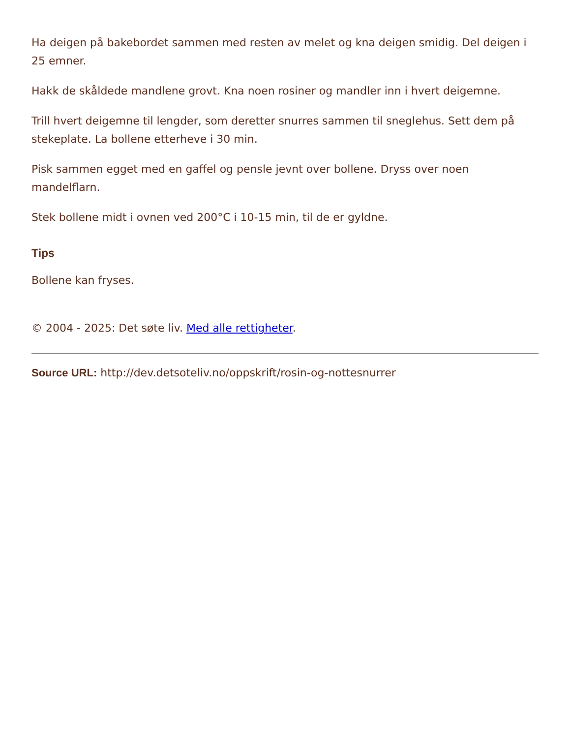Ha deigen på bakebordet sammen med resten av melet og kna deigen smidig. Del deigen i 25 emner.
Hakk de skåldede mandlene grovt. Kna noen rosiner og mandler inn i hvert deigemne.
Trill hvert deigemne til lengder, som deretter snurres sammen til sneglehus. Sett dem på stekeplate. La bollene etterheve i 30 min.
Pisk sammen egget med en gaffel og pensle jevnt over bollene. Dryss over noen mandelflarn.
Stek bollene midt i ovnen ved 200°C i 10-15 min, til de er gyldne.
Tips
Bollene kan fryses.
© 2004 - 2025: Det søte liv. Med alle rettigheter.
Source URL: http://dev.detsoteliv.no/oppskrift/rosin-og-nottesnurrer